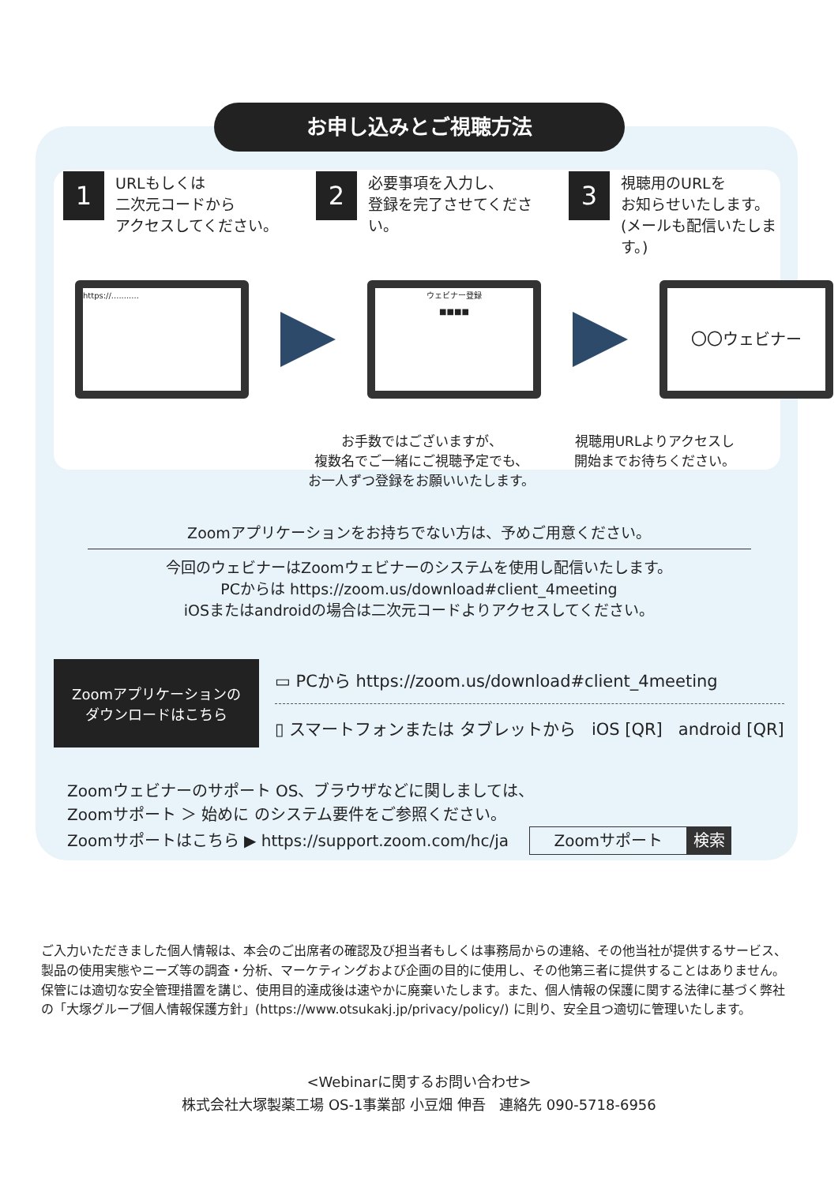お申し込みとご視聴方法
1
URLもしくは
二次元コードから
アクセスしてください。
2
必要事項を入力し、
登録を完了させてください。
3
視聴用のURLを
お知らせいたします。
(メールも配信いたします。)
https://...........
ウェビナー登録
■■■■
〇〇ウェビナー
お手数ではございますが、
複数名でご一緒にご視聴予定でも、
お一人ずつ登録をお願いいたします。
視聴用URLよりアクセスし
開始までお待ちください。
Zoomアプリケーションをお持ちでない方は、予めご用意ください。
今回のウェビナーはZoomウェビナーのシステムを使用し配信いたします。
PCからは https://zoom.us/download#client_4meeting
iOSまたはandroidの場合は二次元コードよりアクセスしてください。
Zoomアプリケーションの
ダウンロードはこちら
▭ PCから https://zoom.us/download#client_4meeting
▯ スマートフォンまたは タブレットから iOS [QR] android [QR]
Zoomウェビナーのサポート OS、ブラウザなどに関しましては、
Zoomサポート ＞ 始めに のシステム要件をご参照ください。
Zoomサポートはこちら ▶ https://support.zoom.com/hc/ja Zoomサポート 検索
ご入力いただきました個人情報は、本会のご出席者の確認及び担当者もしくは事務局からの連絡、その他当社が提供するサービス、製品の使用実態やニーズ等の調査・分析、マーケティングおよび企画の目的に使用し、その他第三者に提供することはありません。保管には適切な安全管理措置を講じ、使用目的達成後は速やかに廃棄いたします。また、個人情報の保護に関する法律に基づく弊社の「大塚グループ個人情報保護方針」(https://www.otsukakj.jp/privacy/policy/) に則り、安全且つ適切に管理いたします。
<Webinarに関するお問い合わせ>
株式会社大塚製薬工場 OS-1事業部 小豆畑 伸吾 連絡先 090-5718-6956